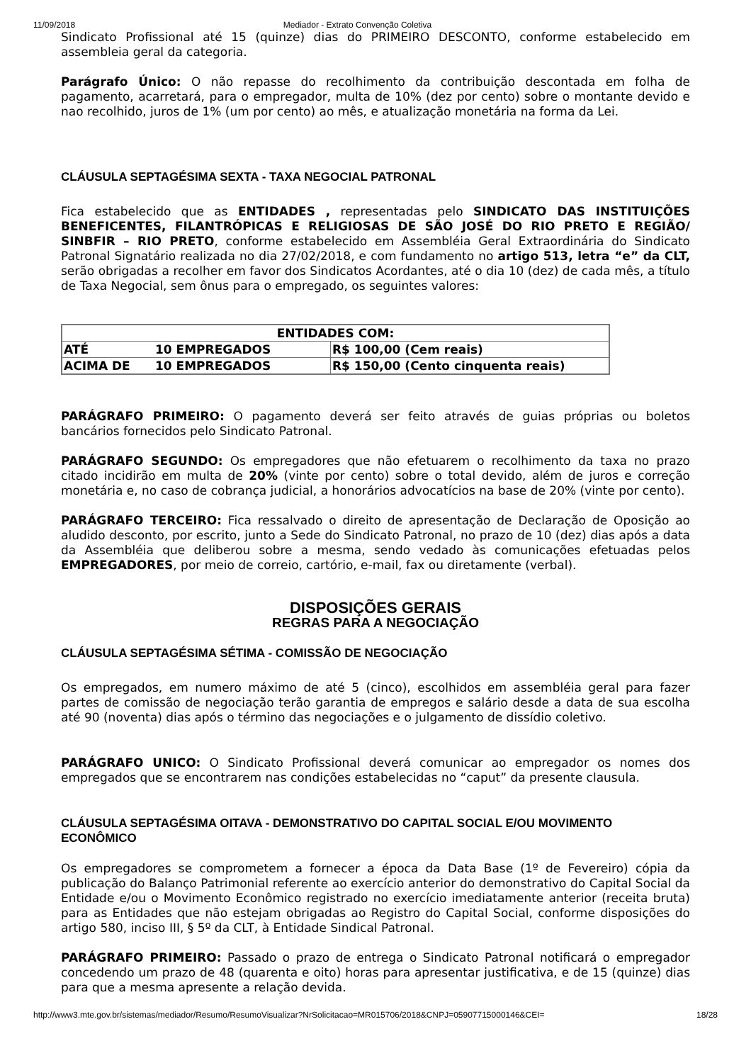11/09/2018 Mediador - Extrato Convenção Coletiva
Sindicato Profissional até 15 (quinze) dias do PRIMEIRO DESCONTO, conforme estabelecido em assembleia geral da categoria.
Parágrafo Único: O não repasse do recolhimento da contribuição descontada em folha de pagamento, acarretará, para o empregador, multa de 10% (dez por cento) sobre o montante devido e nao recolhido, juros de 1% (um por cento) ao mês, e atualização monetária na forma da Lei.
CLÁUSULA SEPTAGÉSIMA SEXTA - TAXA NEGOCIAL PATRONAL
Fica estabelecido que as ENTIDADES , representadas pelo SINDICATO DAS INSTITUIÇÕES BENEFICENTES, FILANTRÓPICAS E RELIGIOSAS DE SÃO JOSÉ DO RIO PRETO E REGIÃO/ SINBFIR – RIO PRETO, conforme estabelecido em Assembléia Geral Extraordinária do Sindicato Patronal Signatário realizada no dia 27/02/2018, e com fundamento no artigo 513, letra “e” da CLT, serão obrigadas a recolher em favor dos Sindicatos Acordantes, até o dia 10 (dez) de cada mês, a título de Taxa Negocial, sem ônus para o empregado, os seguintes valores:
| ENTIDADES COM: | | |
| ATÉ | 10 EMPREGADOS | R$ 100,00 (Cem reais) |
| ACIMA DE | 10 EMPREGADOS | R$ 150,00 (Cento cinquenta reais) |
PARÁGRAFO PRIMEIRO: O pagamento deverá ser feito através de guias próprias ou boletos bancários fornecidos pelo Sindicato Patronal.
PARÁGRAFO SEGUNDO: Os empregadores que não efetuarem o recolhimento da taxa no prazo citado incidirão em multa de 20% (vinte por cento) sobre o total devido, além de juros e correção monetária e, no caso de cobrança judicial, a honorários advocatícios na base de 20% (vinte por cento).
PARÁGRAFO TERCEIRO: Fica ressalvado o direito de apresentação de Declaração de Oposição ao aludido desconto, por escrito, junto a Sede do Sindicato Patronal, no prazo de 10 (dez) dias após a data da Assembléia que deliberou sobre a mesma, sendo vedado às comunicações efetuadas pelos EMPREGADORES, por meio de correio, cartório, e-mail, fax ou diretamente (verbal).
DISPOSIÇÕES GERAIS
REGRAS PARA A NEGOCIAÇÃO
CLÁUSULA SEPTAGÉSIMA SÉTIMA - COMISSÃO DE NEGOCIAÇÃO
Os empregados, em numero máximo de até 5 (cinco), escolhidos em assembléia geral para fazer partes de comissão de negociação terão garantia de empregos e salário desde a data de sua escolha até 90 (noventa) dias após o término das negociações e o julgamento de dissídio coletivo.
PARÁGRAFO UNICO: O Sindicato Profissional deverá comunicar ao empregador os nomes dos empregados que se encontrarem nas condições estabelecidas no “caput” da presente clausula.
CLÁUSULA SEPTAGÉSIMA OITAVA - DEMONSTRATIVO DO CAPITAL SOCIAL E/OU MOVIMENTO ECONÔMICO
Os empregadores se comprometem a fornecer a época da Data Base (1º de Fevereiro) cópia da publicação do Balanço Patrimonial referente ao exercício anterior do demonstrativo do Capital Social da Entidade e/ou o Movimento Econômico registrado no exercício imediatamente anterior (receita bruta) para as Entidades que não estejam obrigadas ao Registro do Capital Social, conforme disposições do artigo 580, inciso III, § 5º da CLT, à Entidade Sindical Patronal.
PARÁGRAFO PRIMEIRO: Passado o prazo de entrega o Sindicato Patronal notificará o empregador concedendo um prazo de 48 (quarenta e oito) horas para apresentar justificativa, e de 15 (quinze) dias para que a mesma apresente a relação devida.
http://www3.mte.gov.br/sistemas/mediador/Resumo/ResumoVisualizar?NrSolicitacao=MR015706/2018&CNPJ=05907715000146&CEI= 18/28